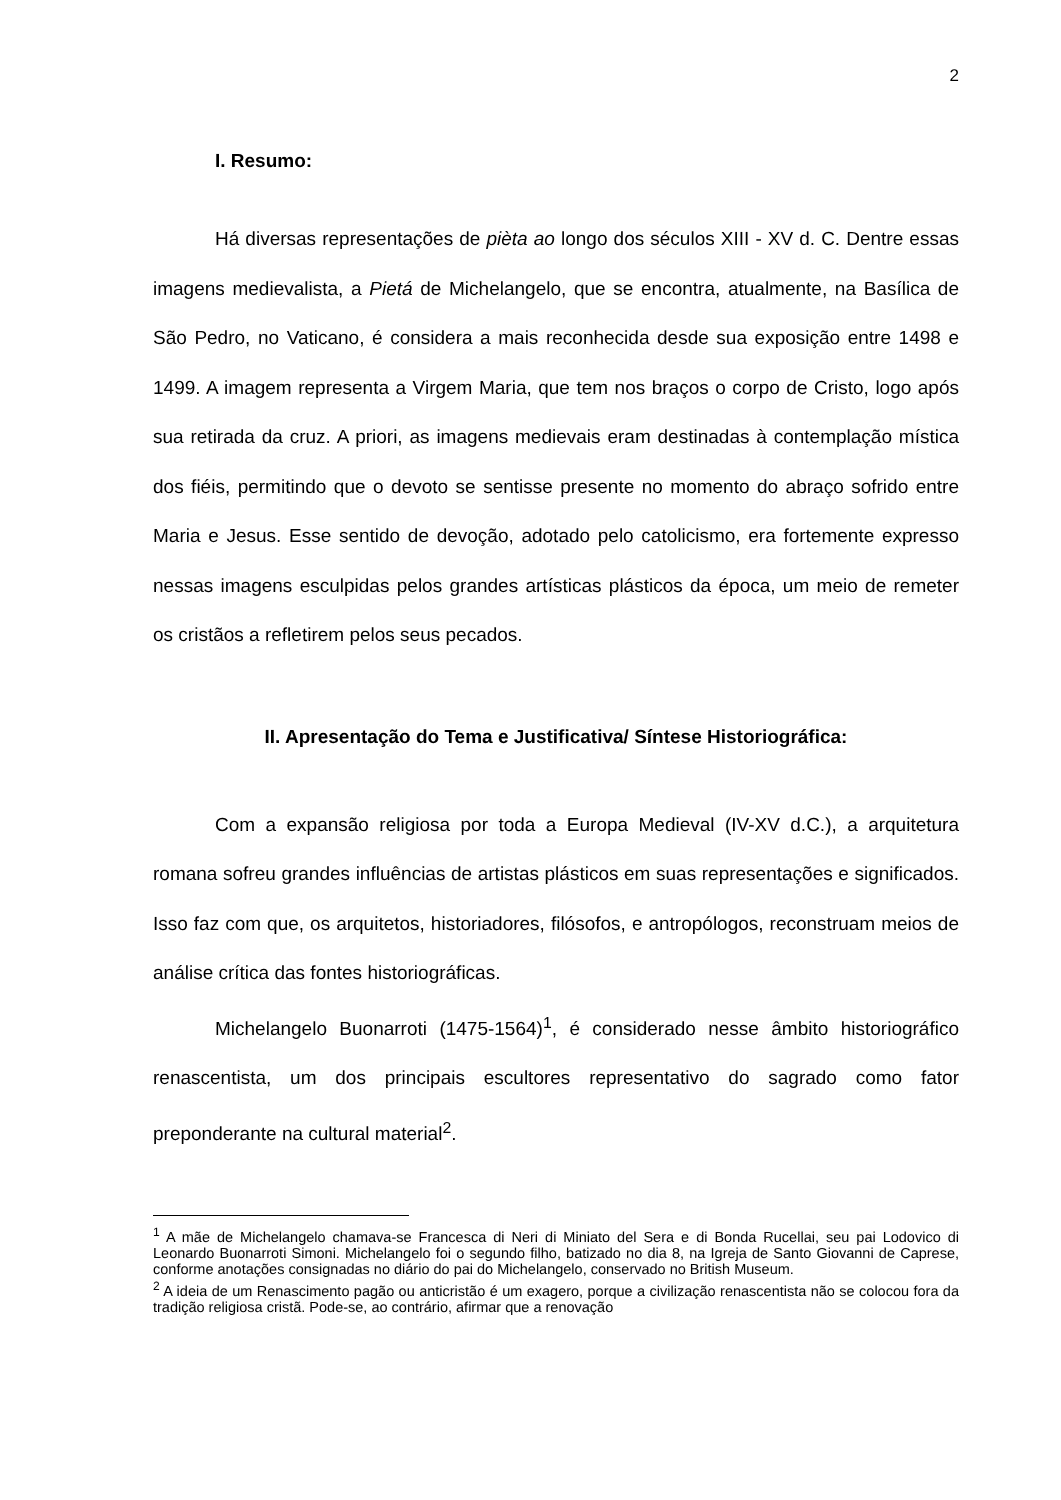2
I. Resumo:
Há diversas representações de pièta ao longo dos séculos XIII - XV d. C. Dentre essas imagens medievalista, a Pietá de Michelangelo, que se encontra, atualmente, na Basílica de São Pedro, no Vaticano, é considera a mais reconhecida desde sua exposição entre 1498 e 1499. A imagem representa a Virgem Maria, que tem nos braços o corpo de Cristo, logo após sua retirada da cruz. A priori, as imagens medievais eram destinadas à contemplação mística dos fiéis, permitindo que o devoto se sentisse presente no momento do abraço sofrido entre Maria e Jesus. Esse sentido de devoção, adotado pelo catolicismo, era fortemente expresso nessas imagens esculpidas pelos grandes artísticas plásticos da época, um meio de remeter os cristãos a refletirem pelos seus pecados.
II. Apresentação do Tema e Justificativa/ Síntese Historiográfica:
Com a expansão religiosa por toda a Europa Medieval (IV-XV d.C.), a arquitetura romana sofreu grandes influências de artistas plásticos em suas representações e significados. Isso faz com que, os arquitetos, historiadores, filósofos, e antropólogos, reconstruam meios de análise crítica das fontes historiográficas.
Michelangelo Buonarroti (1475-1564)<sup>1</sup>, é considerado nesse âmbito historiográfico renascentista, um dos principais escultores representativo do sagrado como fator preponderante na cultural material<sup>2</sup>.
<sup>1</sup> A mãe de Michelangelo chamava-se Francesca di Neri di Miniato del Sera e di Bonda Rucellai, seu pai Lodovico di Leonardo Buonarroti Simoni. Michelangelo foi o segundo filho, batizado no dia 8, na Igreja de Santo Giovanni de Caprese, conforme anotações consignadas no diário do pai do Michelangelo, conservado no British Museum.
<sup>2</sup> A ideia de um Renascimento pagão ou anticristão é um exagero, porque a civilização renascentista não se colocou fora da tradição religiosa cristã. Pode-se, ao contrário, afirmar que a renovação